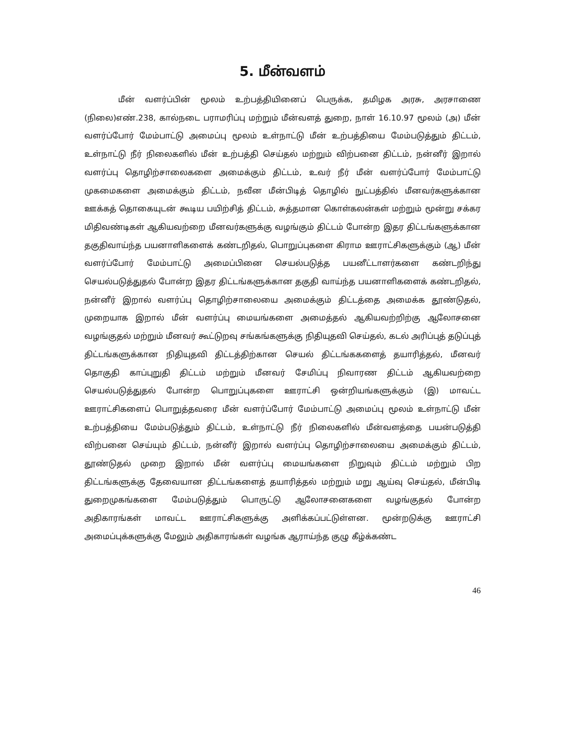5. மீன்வளம்
மீன் வளர்ப்பின் மூலம் உற்பத்தியினைப் பெருக்க, தமிழக அரசு, அரசாணை (நிலை)எண்.238, கால்நடை பராமரிப்பு மற்றும் மீன்வளத் துறை, நாள் 16.10.97 மூலம் (அ) மீன் வளர்ப்போர் மேம்பாட்டு அமைப்பு மூலம் உள்நாட்டு மீன் உற்பத்தியை மேம்படுத்தும் திட்டம், உள்நாட்டு நீர் நிலைகளில் மீன் உற்பத்தி செய்தல் மற்றும் விற்பனை திட்டம், நன்னீர் இறால் வளர்ப்பு தொழிற்சாலைகளை அமைக்கும் திட்டம், உவர் நீர் மீன் வளர்ப்போர் மேம்பாட்டு முகமைகளை அமைக்கும் திட்டம், நவீன மீன்பிடித் தொழில் நுட்பத்தில் மீனவர்களுக்கான ஊக்கத் தொகையுடன் கூடிய பயிற்சித் திட்டம், சுத்தமான கொள்கலன்கள் மற்றும் மூன்று சக்கர மிதிவண்டிகள் ஆகியவற்றை மீனவர்களுக்கு வழங்கும் திட்டம் போன்ற இதர திட்டங்களுக்கான தகுதிவாய்ந்த பயனாளிகளைக் கண்டறிதல், பொறுப்புகளை கிராம ஊராட்சிகளுக்கும் (ஆ) மீன் வளர்ப்போர் மேம்பாட்டு அமைப்பினை செயல்படுத்த பயனீட்டாளர்களை கண்டறிந்து செயல்படுத்துதல் போன்ற இதர திட்டங்களுக்கான தகுதி வாய்ந்த பயனாளிகளைக் கண்டறிதல், நன்னீர் இறால் வளர்ப்பு தொழிற்சாலையை அமைக்கும் திட்டத்தை அமைக்க தூண்டுதல், முறையாக இறால் மீன் வளர்ப்பு மையங்களை அமைத்தல் ஆகியவற்றிற்கு ஆலோசனை வழங்குதல் மற்றும் மீனவர் கூட்டுறவு சங்கங்களுக்கு நிதியுதவி செய்தல், கடல் அரிப்புத் தடுப்புத் திட்டங்களுக்கான நிதியுதவி திட்டத்திற்கான செயல் திட்டங்ககளைத் தயாரித்தல், மீனவர் தொகுதி காப்புறுதி திட்டம் மற்றும் மீனவர் சேமிப்பு நிவாரண திட்டம் ஆகியவற்றை செயல்படுத்துதல் போன்ற பொறுப்புகளை ஊராட்சி ஒன்றியங்களுக்கும் (இ) மாவட்ட ஊராட்சிகளைப் பொறுத்தவரை மீன் வளர்ப்போர் மேம்பாட்டு அமைப்பு மூலம் உள்நாட்டு மீன் உற்பத்தியை மேம்படுத்தும் திட்டம், உள்நாட்டு நீர் நிலைகளில் மீன்வளத்தை பயன்படுத்தி விற்பனை செய்யும் திட்டம், நன்னீர் இறால் வளர்ப்பு தொழிற்சாலையை அமைக்கும் திட்டம், தூண்டுதல் முறை இறால் மீன் வளர்ப்பு மையங்களை நிறுவும் திட்டம் மற்றும் பிற திட்டங்களுக்கு தேவையான திட்டங்களைத் தயாரித்தல் மற்றும் மறு ஆய்வு செய்தல், மீன்பிடி துறைமுகங்களை மேம்படுத்தும் பொருட்டு ஆலோசனைகளை வழங்குதல் போன்ற அதிகாரங்கள் மாவட்ட ஊராட்சிகளுக்கு அளிக்கப்பட்டுள்ளன. மூன்றடுக்கு ஊராட்சி அமைப்புக்களுக்கு மேலும் அதிகாரங்கள் வழங்க ஆராய்ந்த குழு கீழ்க்கண்ட
46